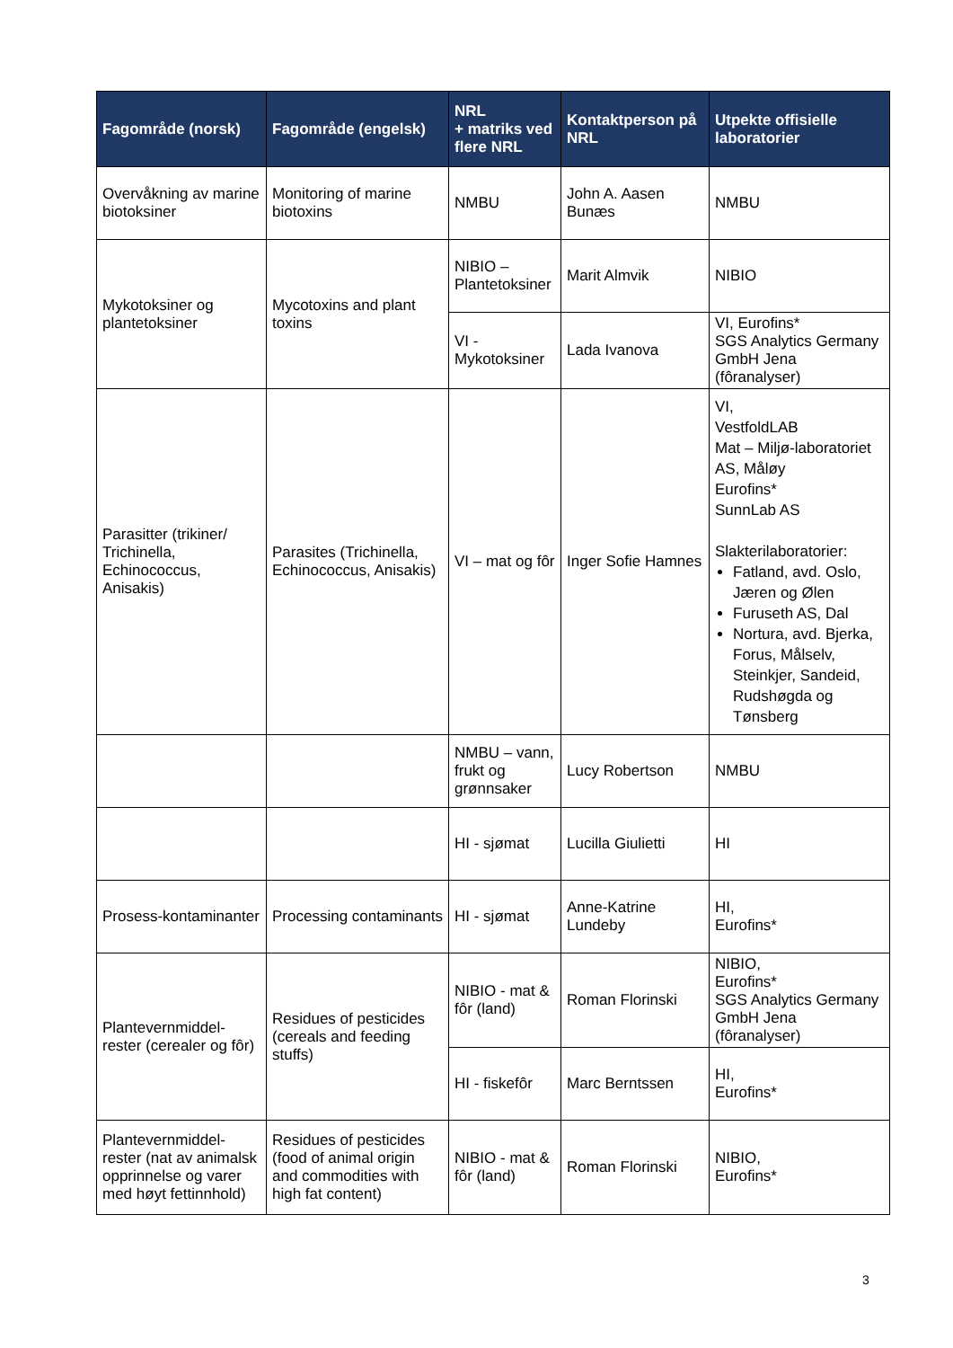| Fagområde (norsk) | Fagområde (engelsk) | NRL + matriks ved flere NRL | Kontaktperson på NRL | Utpekte offisielle laboratorier |
| --- | --- | --- | --- | --- |
| Overvåkning av marine biotoksiner | Monitoring of marine biotoxins | NMBU | John A. Aasen Bunæs | NMBU |
| Mykotoksiner og plantetoksiner | Mycotoxins and plant toxins | NIBIO – Plantetoksiner | Marit Almvik | NIBIO |
| | | VI - Mykotoksiner | Lada Ivanova | VI, Eurofins* SGS Analytics Germany GmbH Jena (fôranalyser) |
| Parasitter (trikiner/ Trichinella, Echinococcus, Anisakis) | Parasites (Trichinella, Echinococcus, Anisakis) | VI – mat og fôr | Inger Sofie Hamnes | VI, VestfoldLAB Mat – Miljø-laboratoriet AS, Måløy Eurofins* SunnLab AS Slakterilaboratorier: Fatland, avd. Oslo, Jæren og Ølen Furuseth AS, Dal Nortura, avd. Bjerka, Forus, Målselv, Steinkjer, Sandeid, Rudshøgda og Tønsberg |
| | | NMBU – vann, frukt og grønnsaker | Lucy Robertson | NMBU |
| | | HI - sjømat | Lucilla Giulietti | HI |
| Prosess-kontaminanter | Processing contaminants | HI - sjømat | Anne-Katrine Lundeby | HI, Eurofins* |
| Plantevernmiddel-rester (cerealer og fôr) | Residues of pesticides (cereals and feeding stuffs) | NIBIO - mat & fôr (land) | Roman Florinski | NIBIO, Eurofins* SGS Analytics Germany GmbH Jena (fôranalyser) |
| | | HI - fiskefôr | Marc Berntssen | HI, Eurofins* |
| Plantevernmiddel-rester (nat av animalsk opprinnelse og varer med høyt fettinnhold) | Residues of pesticides (food of animal origin and commodities with high fat content) | NIBIO - mat & fôr (land) | Roman Florinski | NIBIO, Eurofins* |
3